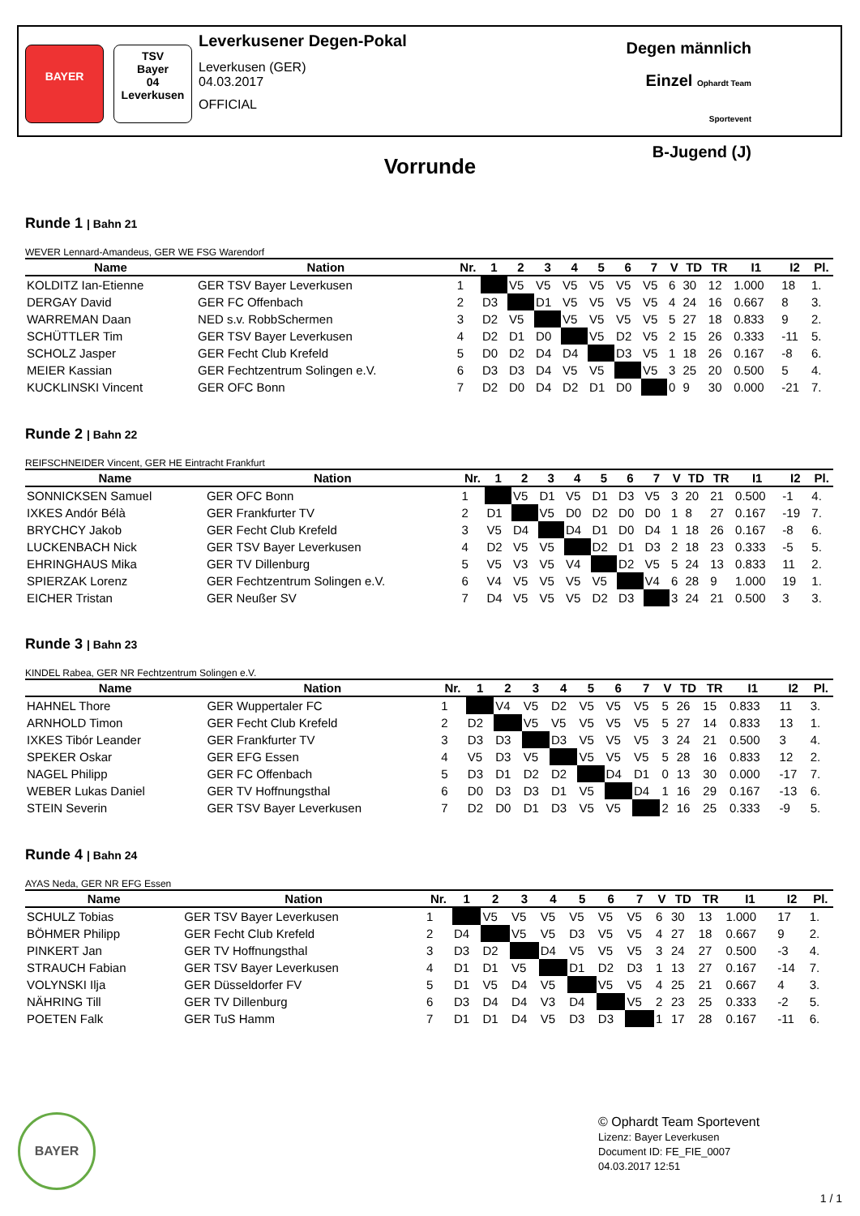BAYER
TSV
Bayer
04
Leverkusen
Leverkusener Degen-Pokal
Leverkusen (GER)
04.03.2017
OFFICIAL
Degen männlich
Einzel Ophardt Team Sportevent
B-Jugend (J)
Vorrunde
Runde 1 | Bahn 21
WEVER Lennard-Amandeus, GER WE FSG Warendorf
| Name | Nation | Nr. | 1 | 2 | 3 | 4 | 5 | 6 | 7 | V | TD | TR | I1 | I2 | Pl. |
| --- | --- | --- | --- | --- | --- | --- | --- | --- | --- | --- | --- | --- | --- | --- | --- |
| KOLDITZ Ian-Etienne | GER TSV Bayer Leverkusen | 1 | | V5 | V5 | V5 | V5 | V5 | V5 | 6 | 30 | 12 | 1.000 | 18 | 1. |
| DERGAY David | GER FC Offenbach | 2 | D3 | | D1 | V5 | V5 | V5 | V5 | 4 | 24 | 16 | 0.667 | 8 | 3. |
| WARREMAN Daan | NED s.v. RobbSchermen | 3 | D2 | V5 | | V5 | V5 | V5 | V5 | 5 | 27 | 18 | 0.833 | 9 | 2. |
| SCHÜTTLER Tim | GER TSV Bayer Leverkusen | 4 | D2 | D1 | D0 | | V5 | D2 | V5 | 2 | 15 | 26 | 0.333 | -11 | 5. |
| SCHOLZ Jasper | GER Fecht Club Krefeld | 5 | D0 | D2 | D4 | D4 | | D3 | V5 | 1 | 18 | 26 | 0.167 | -8 | 6. |
| MEIER Kassian | GER Fechtzentrum Solingen e.V. | 6 | D3 | D3 | D4 | V5 | V5 | | V5 | 3 | 25 | 20 | 0.500 | 5 | 4. |
| KUCKLINSKI Vincent | GER OFC Bonn | 7 | D2 | D0 | D4 | D2 | D1 | D0 | | 0 | 9 | 30 | 0.000 | -21 | 7. |
Runde 2 | Bahn 22
REIFSCHNEIDER Vincent, GER HE Eintracht Frankfurt
| Name | Nation | Nr. | 1 | 2 | 3 | 4 | 5 | 6 | 7 | V | TD | TR | I1 | I2 | Pl. |
| --- | --- | --- | --- | --- | --- | --- | --- | --- | --- | --- | --- | --- | --- | --- | --- |
| SONNICKSEN Samuel | GER OFC Bonn | 1 | | V5 | D1 | V5 | D1 | D3 | V5 | 3 | 20 | 21 | 0.500 | -1 | 4. |
| IXKES Andór Bélà | GER Frankfurter TV | 2 | D1 | | V5 | D0 | D2 | D0 | D0 | 1 | 8 | 27 | 0.167 | -19 | 7. |
| BRYCHCY Jakob | GER Fecht Club Krefeld | 3 | V5 | D4 | | D4 | D1 | D0 | D4 | 1 | 18 | 26 | 0.167 | -8 | 6. |
| LUCKENBACH Nick | GER TSV Bayer Leverkusen | 4 | D2 | V5 | V5 | | D2 | D1 | D3 | 2 | 18 | 23 | 0.333 | -5 | 5. |
| EHRINGHAUS Mika | GER TV Dillenburg | 5 | V5 | V3 | V5 | V4 | | D2 | V5 | 5 | 24 | 13 | 0.833 | 11 | 2. |
| SPIERZAK Lorenz | GER Fechtzentrum Solingen e.V. | 6 | V4 | V5 | V5 | V5 | V5 | | V4 | 6 | 28 | 9 | 1.000 | 19 | 1. |
| EICHER Tristan | GER Neußer SV | 7 | D4 | V5 | V5 | V5 | D2 | D3 | | 3 | 24 | 21 | 0.500 | 3 | 3. |
Runde 3 | Bahn 23
KINDEL Rabea, GER NR Fechtzentrum Solingen e.V.
| Name | Nation | Nr. | 1 | 2 | 3 | 4 | 5 | 6 | 7 | V | TD | TR | I1 | I2 | Pl. |
| --- | --- | --- | --- | --- | --- | --- | --- | --- | --- | --- | --- | --- | --- | --- | --- |
| HAHNEL Thore | GER Wuppertaler FC | 1 | | V4 | V5 | D2 | V5 | V5 | V5 | 5 | 26 | 15 | 0.833 | 11 | 3. |
| ARNHOLD Timon | GER Fecht Club Krefeld | 2 | D2 | | V5 | V5 | V5 | V5 | V5 | 5 | 27 | 14 | 0.833 | 13 | 1. |
| IXKES Tibór Leander | GER Frankfurter TV | 3 | D3 | D3 | | D3 | V5 | V5 | V5 | 3 | 24 | 21 | 0.500 | 3 | 4. |
| SPEKER Oskar | GER EFG Essen | 4 | V5 | D3 | V5 | | V5 | V5 | V5 | 5 | 28 | 16 | 0.833 | 12 | 2. |
| NAGEL Philipp | GER FC Offenbach | 5 | D3 | D1 | D2 | D2 | | D4 | D1 | 0 | 13 | 30 | 0.000 | -17 | 7. |
| WEBER Lukas Daniel | GER TV Hoffnungsthal | 6 | D0 | D3 | D3 | D1 | V5 | | D4 | 1 | 16 | 29 | 0.167 | -13 | 6. |
| STEIN Severin | GER TSV Bayer Leverkusen | 7 | D2 | D0 | D1 | D3 | V5 | V5 | | 2 | 16 | 25 | 0.333 | -9 | 5. |
Runde 4 | Bahn 24
AYAS Neda, GER NR EFG Essen
| Name | Nation | Nr. | 1 | 2 | 3 | 4 | 5 | 6 | 7 | V | TD | TR | I1 | I2 | Pl. |
| --- | --- | --- | --- | --- | --- | --- | --- | --- | --- | --- | --- | --- | --- | --- | --- |
| SCHULZ Tobias | GER TSV Bayer Leverkusen | 1 | | V5 | V5 | V5 | V5 | V5 | V5 | 6 | 30 | 13 | 1.000 | 17 | 1. |
| BÖHMER Philipp | GER Fecht Club Krefeld | 2 | D4 | | V5 | V5 | D3 | V5 | V5 | 4 | 27 | 18 | 0.667 | 9 | 2. |
| PINKERT Jan | GER TV Hoffnungsthal | 3 | D3 | D2 | | D4 | V5 | V5 | V5 | 3 | 24 | 27 | 0.500 | -3 | 4. |
| STRAUCH Fabian | GER TSV Bayer Leverkusen | 4 | D1 | D1 | V5 | | D1 | D2 | D3 | 1 | 13 | 27 | 0.167 | -14 | 7. |
| VOLYNSKI Ilja | GER Düsseldorfer FV | 5 | D1 | V5 | D4 | V5 | | V5 | V5 | 4 | 25 | 21 | 0.667 | 4 | 3. |
| NÄHRING Till | GER TV Dillenburg | 6 | D3 | D4 | D4 | V3 | D4 | | V5 | 2 | 23 | 25 | 0.333 | -2 | 5. |
| POETEN Falk | GER TuS Hamm | 7 | D1 | D1 | D4 | V5 | D3 | D3 | | 1 | 17 | 28 | 0.167 | -11 | 6. |
BAYER
© Ophardt Team Sportevent
Lizenz: Bayer Leverkusen
Document ID: FE_FIE_0007
04.03.2017 12:51
1 / 1